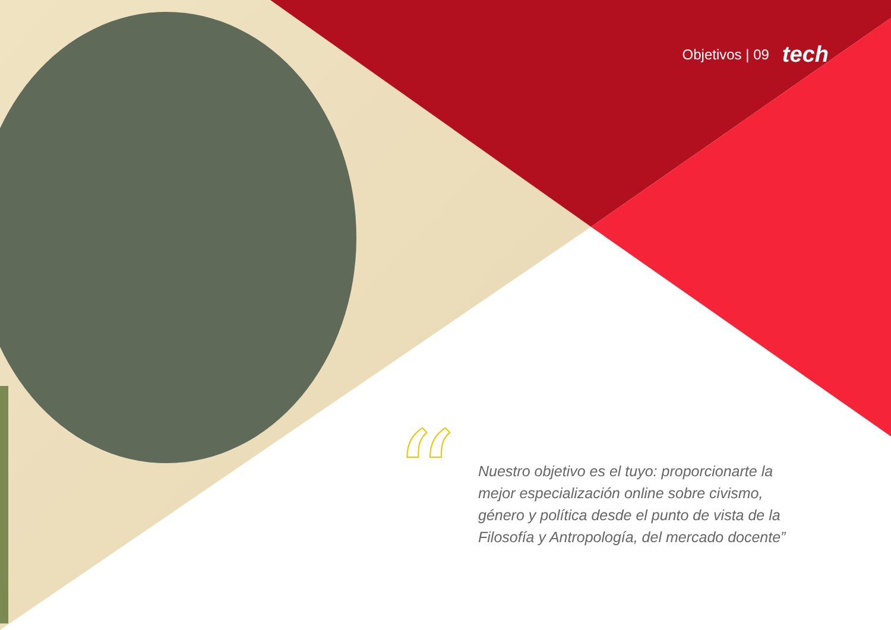Objetivos | 09 tech
“
Nuestro objetivo es el tuyo: proporcionarte la mejor especialización online sobre civismo, género y política desde el punto de vista de la Filosofía y Antropología, del mercado docente”